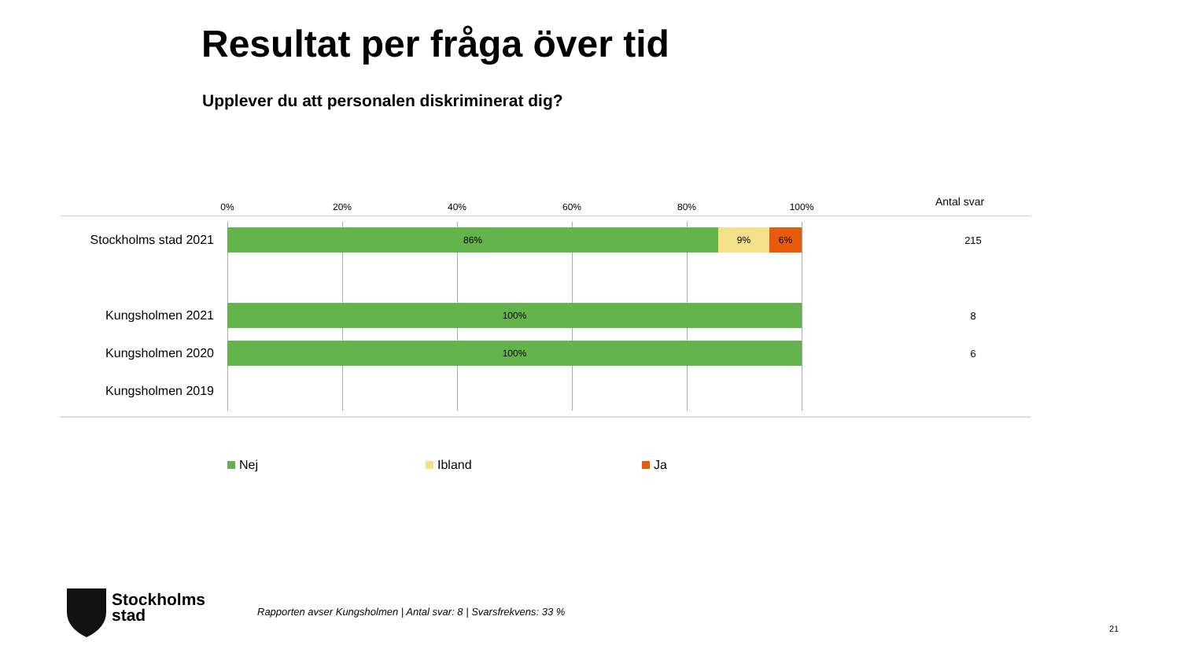Resultat per fråga över tid
Upplever du att personalen diskriminerat dig?
0% 20% 40% 60% 80% 100% Antal svar
Stockholms stad 2021
86% 9% 6% 215
Kungsholmen 2021
100% 8
Kungsholmen 2020
100% 6
Kungsholmen 2019
Nej Ibland Ja
Stockholms
stad
Rapporten avser Kungsholmen | Antal svar: 8 | Svarsfrekvens: 33 %
21